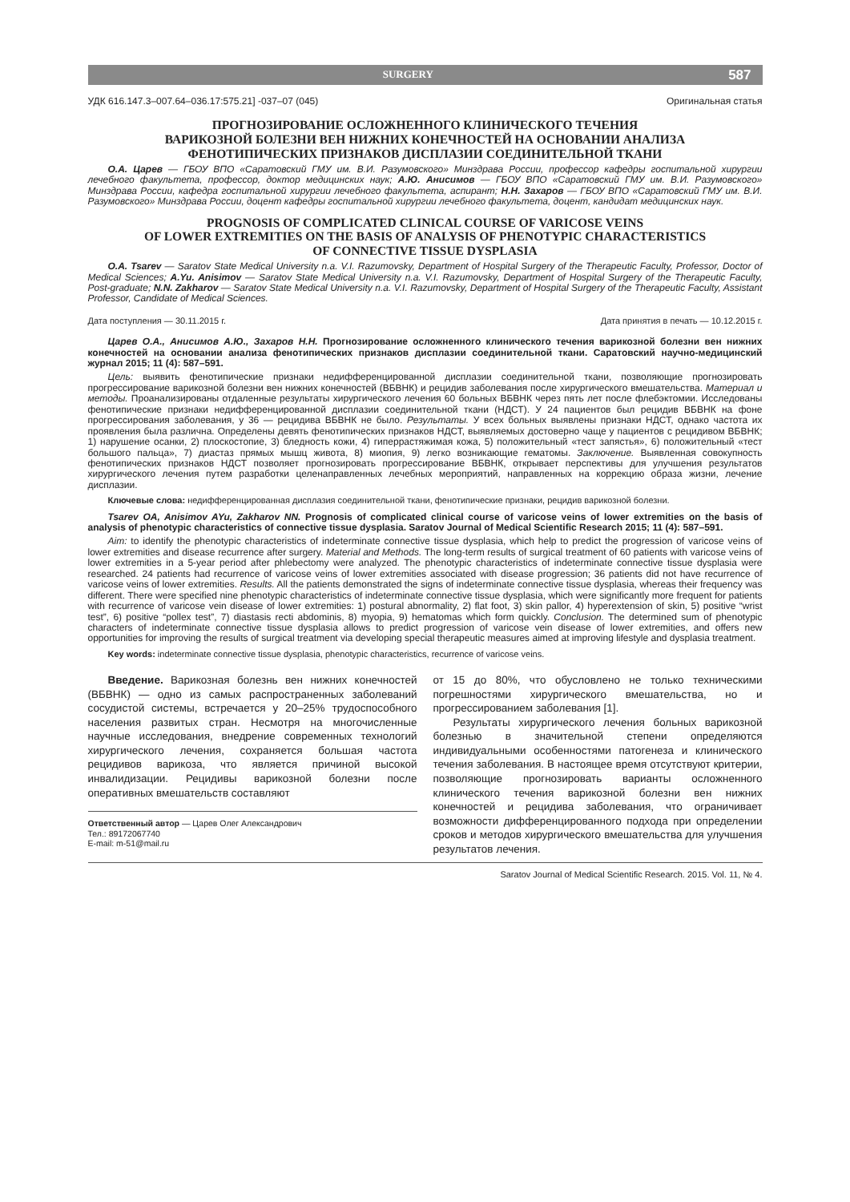SURGERY 587
УДК 616.147.3–007.64–036.17:575.21] -037–07 (045) Оригинальная статья
ПРОГНОЗИРОВАНИЕ ОСЛОЖНЕННОГО КЛИНИЧЕСКОГО ТЕЧЕНИЯ
ВАРИКОЗНОЙ БОЛЕЗНИ ВЕН НИЖНИХ КОНЕЧНОСТЕЙ НА ОСНОВАНИИ АНАЛИЗА
ФЕНОТИПИЧЕСКИХ ПРИЗНАКОВ ДИСПЛАЗИИ СОЕДИНИТЕЛЬНОЙ ТКАНИ
О.А. Царев — ГБОУ ВПО «Саратовский ГМУ им. В.И. Разумовского» Минздрава России, профессор кафедры госпитальной хирургии лечебного факультета, профессор, доктор медицинских наук; А.Ю. Анисимов — ГБОУ ВПО «Саратовский ГМУ им. В.И. Разумовского» Минздрава России, кафедра госпитальной хирургии лечебного факультета, аспирант; Н.Н. Захаров — ГБОУ ВПО «Саратовский ГМУ им. В.И. Разумовского» Минздрава России, доцент кафедры госпитальной хирургии лечебного факультета, доцент, кандидат медицинских наук.
PROGNOSIS OF COMPLICATED CLINICAL COURSE OF VARICOSE VEINS
OF LOWER EXTREMITIES ON THE BASIS OF ANALYSIS OF PHENOTYPIC CHARACTERISTICS
OF CONNECTIVE TISSUE DYSPLASIA
O.A. Tsarev — Saratov State Medical University n.a. V.I. Razumovsky, Department of Hospital Surgery of the Therapeutic Faculty, Professor, Doctor of Medical Sciences; A.Yu. Anisimov — Saratov State Medical University n.a. V.I. Razumovsky, Department of Hospital Surgery of the Therapeutic Faculty, Post-graduate; N.N. Zakharov — Saratov State Medical University n.a. V.I. Razumovsky, Department of Hospital Surgery of the Therapeutic Faculty, Assistant Professor, Candidate of Medical Sciences.
Дата поступления — 30.11.2015 г. Дата принятия в печать — 10.12.2015 г.
Царев О.А., Анисимов А.Ю., Захаров Н.Н. Прогнозирование осложненного клинического течения варикозной болезни вен нижних конечностей на основании анализа фенотипических признаков дисплазии соединительной ткани. Саратовский научно-медицинский журнал 2015; 11 (4): 587–591.
Цель: выявить фенотипические признаки недифференцированной дисплазии соединительной ткани, позволяющие прогнозировать прогрессирование варикозной болезни вен нижних конечностей (ВБВНК) и рецидив заболевания после хирургического вмешательства. Материал и методы. Проанализированы отдаленные результаты хирургического лечения 60 больных ВБВНК через пять лет после флебэктомии. Исследованы фенотипические признаки недифференцированной дисплазии соединительной ткани (НДСТ). У 24 пациентов был рецидив ВБВНК на фоне прогрессирования заболевания, у 36 — рецидива ВБВНК не было. Результаты. У всех больных выявлены признаки НДСТ, однако частота их проявления была различна. Определены девять фенотипических признаков НДСТ, выявляемых достоверно чаще у пациентов с рецидивом ВБВНК; 1) нарушение осанки, 2) плоскостопие, 3) бледность кожи, 4) гиперрастяжимая кожа, 5) положительный «тест запястья», 6) положительный «тест большого пальца», 7) диастаз прямых мышц живота, 8) миопия, 9) легко возникающие гематомы. Заключение. Выявленная совокупность фенотипических признаков НДСТ позволяет прогнозировать прогрессирование ВБВНК, открывает перспективы для улучшения результатов хирургического лечения путем разработки целенаправленных лечебных мероприятий, направленных на коррекцию образа жизни, лечение дисплазии.
Ключевые слова: недифференцированная дисплазия соединительной ткани, фенотипические признаки, рецидив варикозной болезни.
Tsarev OA, Anisimov AYu, Zakharov NN. Prognosis of complicated clinical course of varicose veins of lower extremities on the basis of analysis of phenotypic characteristics of connective tissue dysplasia. Saratov Journal of Medical Scientific Research 2015; 11 (4): 587–591.
Aim: to identify the phenotypic characteristics of indeterminate connective tissue dysplasia, which help to predict the progression of varicose veins of lower extremities and disease recurrence after surgery. Material and Methods. The long-term results of surgical treatment of 60 patients with varicose veins of lower extremities in a 5-year period after phlebectomy were analyzed. The phenotypic characteristics of indeterminate connective tissue dysplasia were researched. 24 patients had recurrence of varicose veins of lower extremities associated with disease progression; 36 patients did not have recurrence of varicose veins of lower extremities. Results. All the patients demonstrated the signs of indeterminate connective tissue dysplasia, whereas their frequency was different. There were specified nine phenotypic characteristics of indeterminate connective tissue dysplasia, which were significantly more frequent for patients with recurrence of varicose vein disease of lower extremities: 1) postural abnormality, 2) flat foot, 3) skin pallor, 4) hyperextension of skin, 5) positive “wrist test”, 6) positive “pollex test”, 7) diastasis recti abdominis, 8) myopia, 9) hematomas which form quickly. Conclusion. The determined sum of phenotypic characters of indeterminate connective tissue dysplasia allows to predict progression of varicose vein disease of lower extremities, and offers new opportunities for improving the results of surgical treatment via developing special therapeutic measures aimed at improving lifestyle and dysplasia treatment.
Key words: indeterminate connective tissue dysplasia, phenotypic characteristics, recurrence of varicose veins.
Введение. Варикозная болезнь вен нижних конечностей (ВБВНК) — одно из самых распространенных заболеваний сосудистой системы, встречается у 20–25% трудоспособного населения развитых стран. Несмотря на многочисленные научные исследования, внедрение современных технологий хирургического лечения, сохраняется большая частота рецидивов варикоза, что является причиной высокой инвалидизации. Рецидивы варикозной болезни после оперативных вмешательств составляют
Ответственный автор — Царев Олег Александрович
Тел.: 89172067740
E-mail: m-51@mail.ru
от 15 до 80%, что обусловлено не только техническими погрешностями хирургического вмешательства, но и прогрессированием заболевания [1].
Результаты хирургического лечения больных варикозной болезнью в значительной степени определяются индивидуальными особенностями патогенеза и клинического течения заболевания. В настоящее время отсутствуют критерии, позволяющие прогнозировать варианты осложненного клинического течения варикозной болезни вен нижних конечностей и рецидива заболевания, что ограничивает возможности дифференцированного подхода при определении сроков и методов хирургического вмешательства для улучшения результатов лечения.
Saratov Journal of Medical Scientific Research. 2015. Vol. 11, № 4.